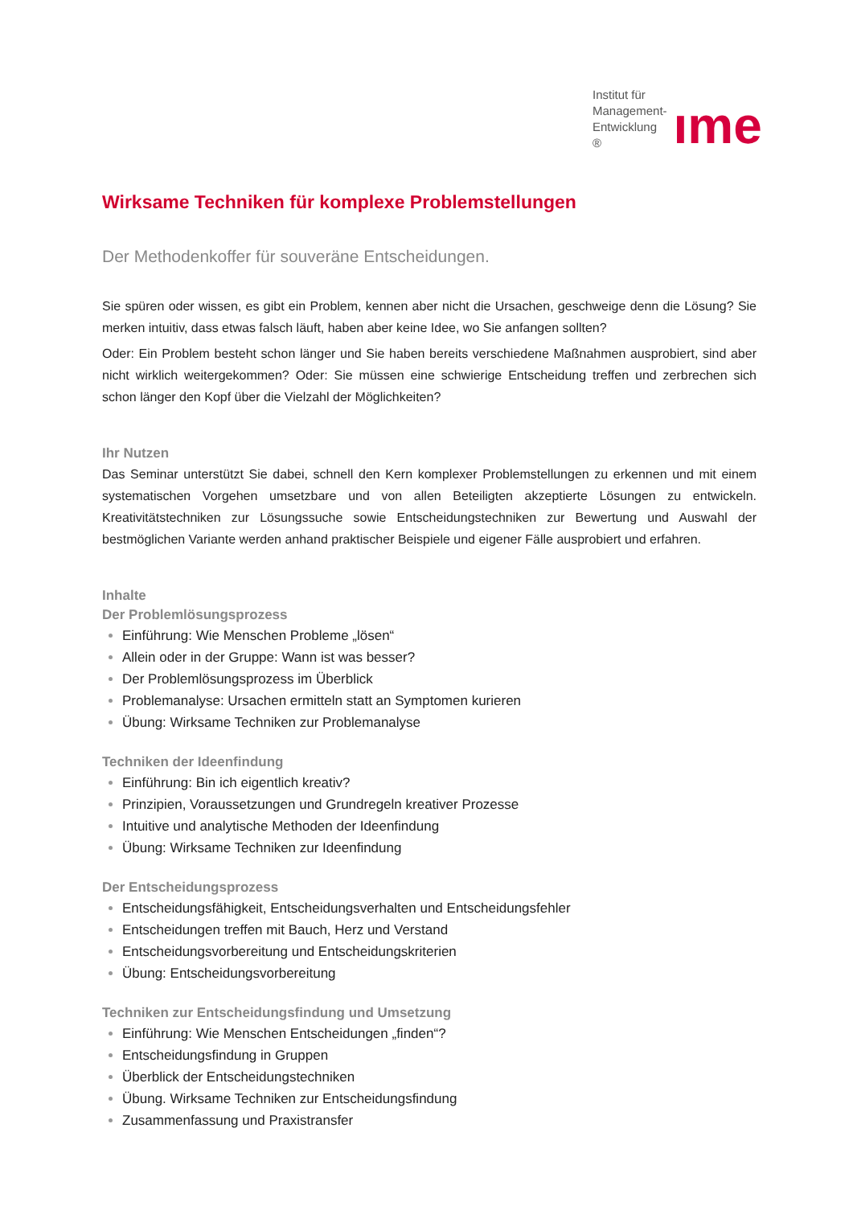Institut für
Management-Entwicklung ®
ıme
Wirksame Techniken für komplexe Problemstellungen
Der Methodenkoffer für souveräne Entscheidungen.
Sie spüren oder wissen, es gibt ein Problem, kennen aber nicht die Ursachen, geschweige denn die Lösung? Sie merken intuitiv, dass etwas falsch läuft, haben aber keine Idee, wo Sie anfangen sollten?
Oder: Ein Problem besteht schon länger und Sie haben bereits verschiedene Maßnahmen ausprobiert, sind aber nicht wirklich weitergekommen? Oder: Sie müssen eine schwierige Entscheidung treffen und zerbrechen sich schon länger den Kopf über die Vielzahl der Möglichkeiten?
Ihr Nutzen
Das Seminar unterstützt Sie dabei, schnell den Kern komplexer Problemstellungen zu erkennen und mit einem systematischen Vorgehen umsetzbare und von allen Beteiligten akzeptierte Lösungen zu entwickeln. Kreativitätstechniken zur Lösungssuche sowie Entscheidungstechniken zur Bewertung und Auswahl der bestmöglichen Variante werden anhand praktischer Beispiele und eigener Fälle ausprobiert und erfahren.
Inhalte
Der Problemlösungsprozess
Einführung: Wie Menschen Probleme „lösen“
Allein oder in der Gruppe: Wann ist was besser?
Der Problemlösungsprozess im Überblick
Problemanalyse: Ursachen ermitteln statt an Symptomen kurieren
Übung: Wirksame Techniken zur Problemanalyse
Techniken der Ideenfindung
Einführung: Bin ich eigentlich kreativ?
Prinzipien, Voraussetzungen und Grundregeln kreativer Prozesse
Intuitive und analytische Methoden der Ideenfindung
Übung: Wirksame Techniken zur Ideenfindung
Der Entscheidungsprozess
Entscheidungsfähigkeit, Entscheidungsverhalten und Entscheidungsfehler
Entscheidungen treffen mit Bauch, Herz und Verstand
Entscheidungsvorbereitung und Entscheidungskriterien
Übung: Entscheidungsvorbereitung
Techniken zur Entscheidungsfindung und Umsetzung
Einführung: Wie Menschen Entscheidungen „finden“?
Entscheidungsfindung in Gruppen
Überblick der Entscheidungstechniken
Übung. Wirksame Techniken zur Entscheidungsfindung
Zusammenfassung und Praxistransfer